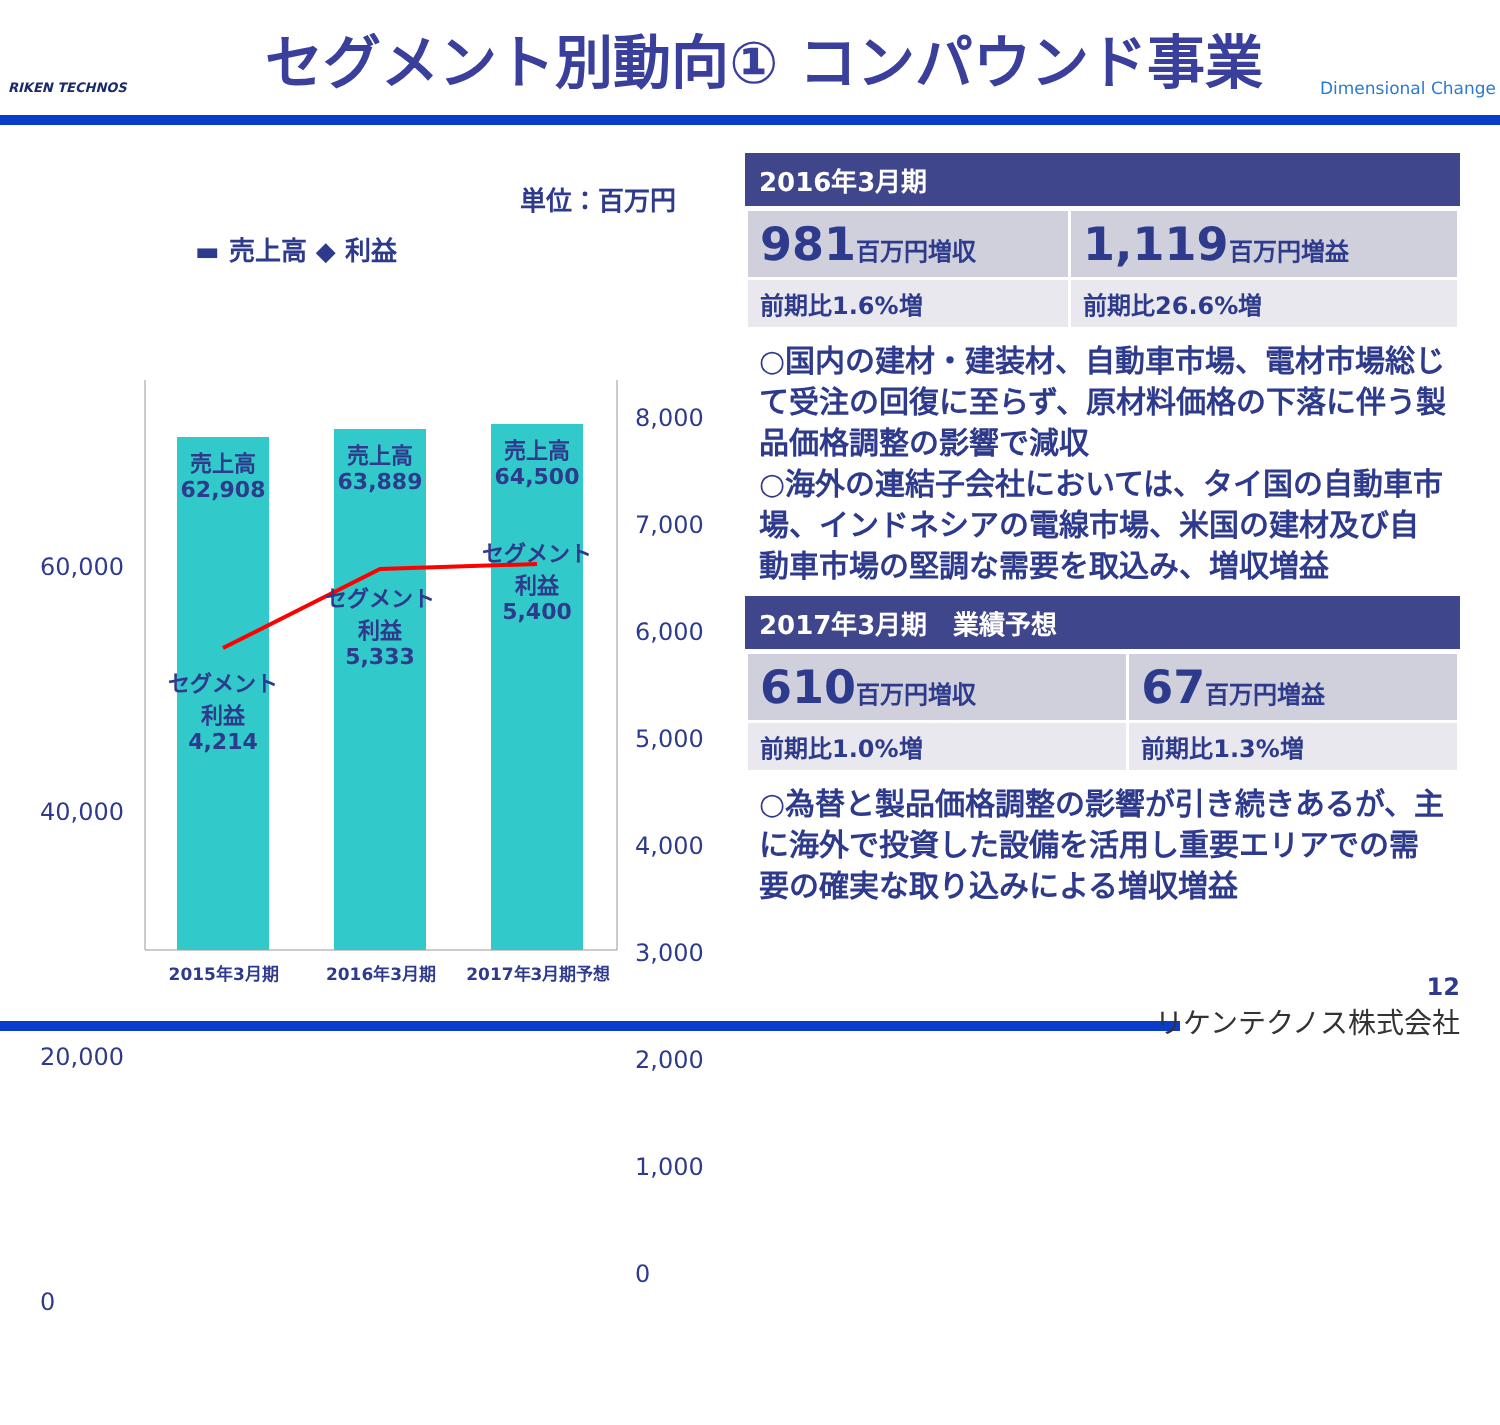RIKEN TECHNOS
セグメント別動向① コンパウンド事業
Dimensional Change
単位：百万円
▬ 売上高 ◆ 利益
60,000
40,000
20,000
0
8,000
7,000
6,000
5,000
4,000
3,000
2,000
1,000
0
売上高
62,908
売上高
63,889
売上高
64,500
セグメント
利益
4,214
セグメント
利益
5,333
セグメント
利益
5,400
2015年3月期 2016年3月期 2017年3月期予想
2016年3月期
| 981 百万円増収 | 1,119 百万円増益 |
| 前期比1.6%増 | 前期比26.6%増 |
○国内の建材・建装材、自動車市場、電材市場総じて受注の回復に至らず、原材料価格の下落に伴う製品価格調整の影響で減収
○海外の連結子会社においては、タイ国の自動車市場、インドネシアの電線市場、米国の建材及び自動車市場の堅調な需要を取込み、増収増益
2017年3月期　業績予想
| 610 百万円増収 | 67 百万円増益 |
| 前期比1.0%増 | 前期比1.3%増 |
○為替と製品価格調整の影響が引き続きあるが、主に海外で投資した設備を活用し重要エリアでの需要の確実な取り込みによる増収増益
12
リケンテクノス株式会社